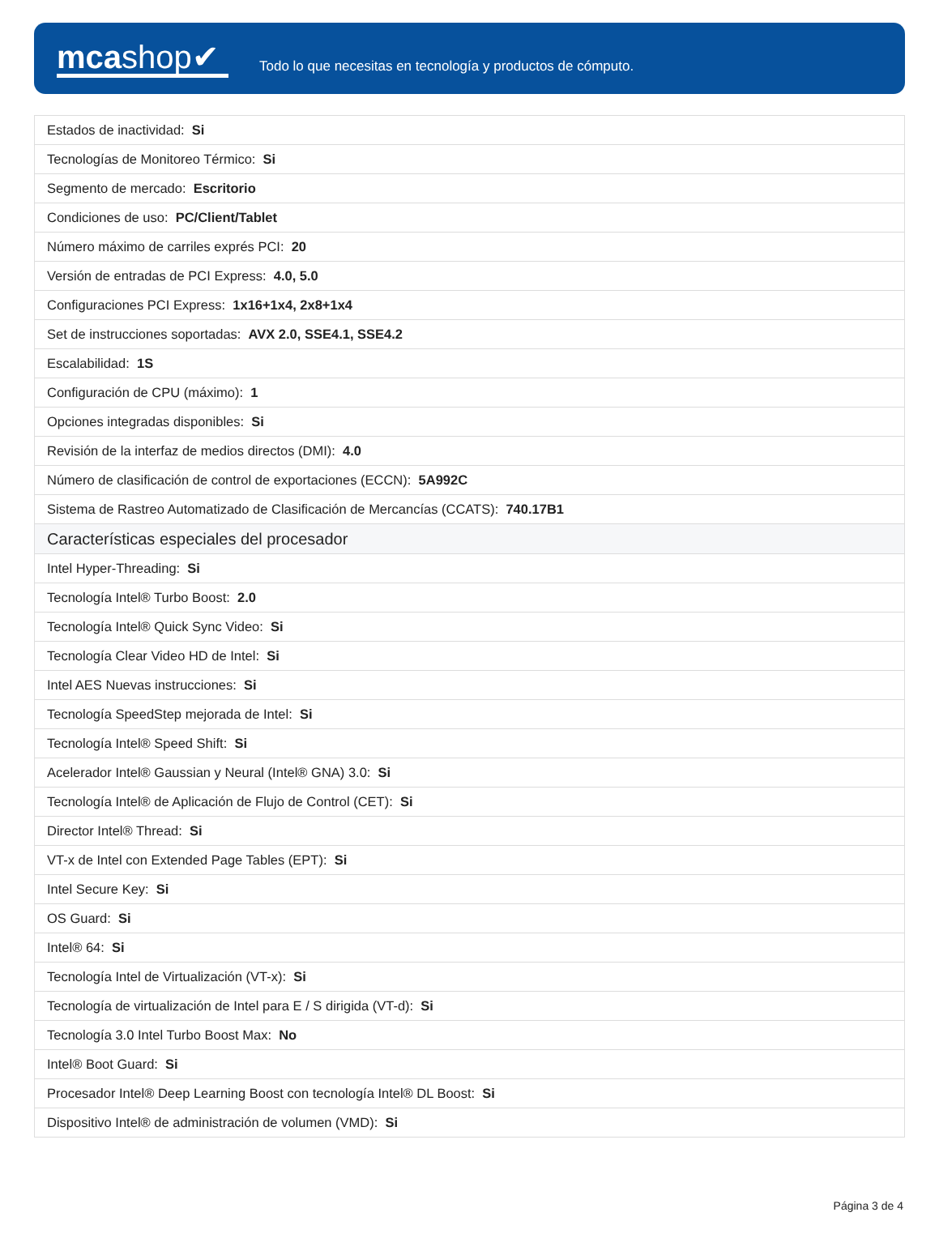mcashop✔
Todo lo que necesitas en tecnología y productos de cómputo.
| Estados de inactividad: Si |
| Tecnologías de Monitoreo Térmico: Si |
| Segmento de mercado: Escritorio |
| Condiciones de uso: PC/Client/Tablet |
| Número máximo de carriles exprés PCI: 20 |
| Versión de entradas de PCI Express: 4.0, 5.0 |
| Configuraciones PCI Express: 1x16+1x4, 2x8+1x4 |
| Set de instrucciones soportadas: AVX 2.0, SSE4.1, SSE4.2 |
| Escalabilidad: 1S |
| Configuración de CPU (máximo): 1 |
| Opciones integradas disponibles: Si |
| Revisión de la interfaz de medios directos (DMI): 4.0 |
| Número de clasificación de control de exportaciones (ECCN): 5A992C |
| Sistema de Rastreo Automatizado de Clasificación de Mercancías (CCATS): 740.17B1 |
| Características especiales del procesador |
| Intel Hyper-Threading: Si |
| Tecnología Intel® Turbo Boost: 2.0 |
| Tecnología Intel® Quick Sync Video: Si |
| Tecnología Clear Video HD de Intel: Si |
| Intel AES Nuevas instrucciones: Si |
| Tecnología SpeedStep mejorada de Intel: Si |
| Tecnología Intel® Speed Shift: Si |
| Acelerador Intel® Gaussian y Neural (Intel® GNA) 3.0: Si |
| Tecnología Intel® de Aplicación de Flujo de Control (CET): Si |
| Director Intel® Thread: Si |
| VT-x de Intel con Extended Page Tables (EPT): Si |
| Intel Secure Key: Si |
| OS Guard: Si |
| Intel® 64: Si |
| Tecnología Intel de Virtualización (VT-x): Si |
| Tecnología de virtualización de Intel para E / S dirigida (VT-d): Si |
| Tecnología 3.0 Intel Turbo Boost Max: No |
| Intel® Boot Guard: Si |
| Procesador Intel® Deep Learning Boost con tecnología Intel® DL Boost: Si |
| Dispositivo Intel® de administración de volumen (VMD): Si |
Página 3 de 4